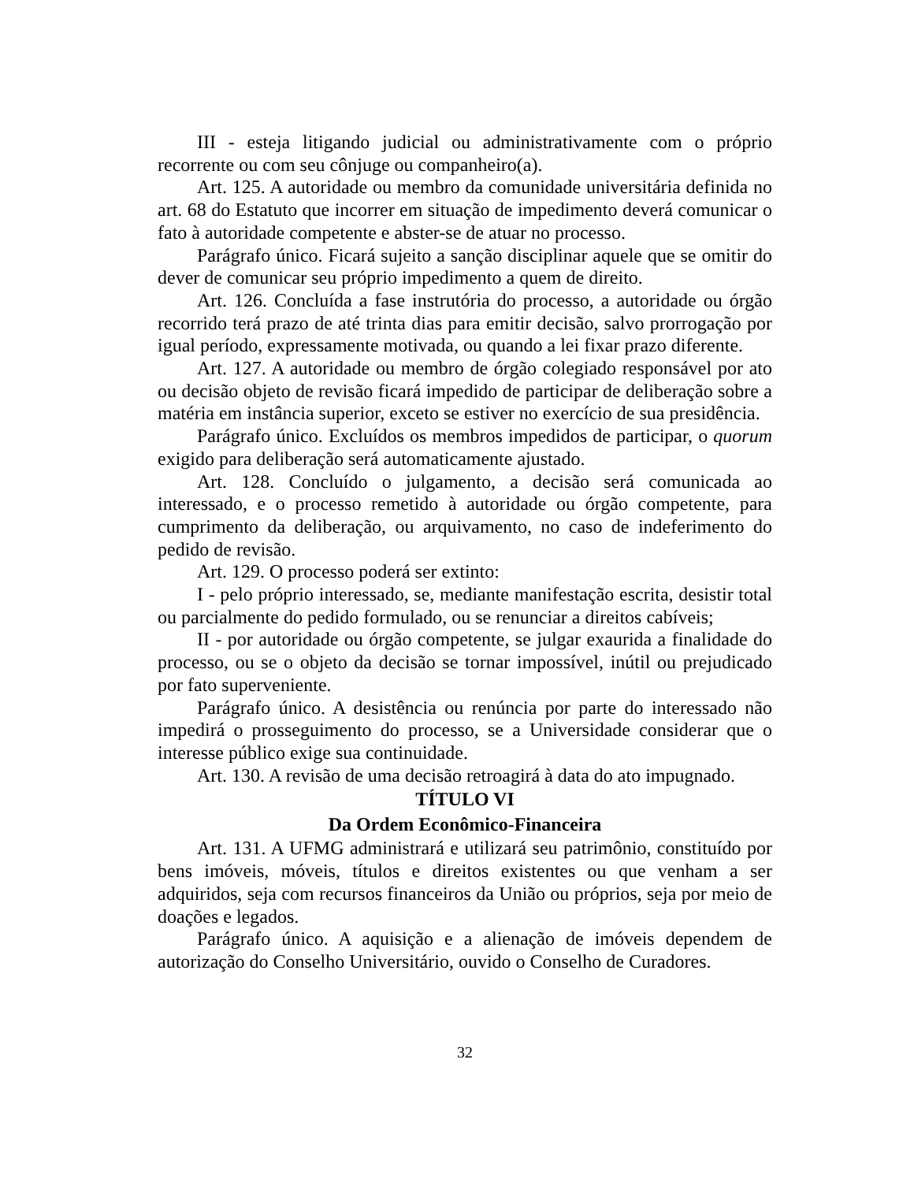III - esteja litigando judicial ou administrativamente com o próprio recorrente ou com seu cônjuge ou companheiro(a).
Art. 125. A autoridade ou membro da comunidade universitária definida no art. 68 do Estatuto que incorrer em situação de impedimento deverá comunicar o fato à autoridade competente e abster-se de atuar no processo.
Parágrafo único. Ficará sujeito a sanção disciplinar aquele que se omitir do dever de comunicar seu próprio impedimento a quem de direito.
Art. 126. Concluída a fase instrutória do processo, a autoridade ou órgão recorrido terá prazo de até trinta dias para emitir decisão, salvo prorrogação por igual período, expressamente motivada, ou quando a lei fixar prazo diferente.
Art. 127. A autoridade ou membro de órgão colegiado responsável por ato ou decisão objeto de revisão ficará impedido de participar de deliberação sobre a matéria em instância superior, exceto se estiver no exercício de sua presidência.
Parágrafo único. Excluídos os membros impedidos de participar, o quorum exigido para deliberação será automaticamente ajustado.
Art. 128. Concluído o julgamento, a decisão será comunicada ao interessado, e o processo remetido à autoridade ou órgão competente, para cumprimento da deliberação, ou arquivamento, no caso de indeferimento do pedido de revisão.
Art. 129. O processo poderá ser extinto:
I - pelo próprio interessado, se, mediante manifestação escrita, desistir total ou parcialmente do pedido formulado, ou se renunciar a direitos cabíveis;
II - por autoridade ou órgão competente, se julgar exaurida a finalidade do processo, ou se o objeto da decisão se tornar impossível, inútil ou prejudicado por fato superveniente.
Parágrafo único. A desistência ou renúncia por parte do interessado não impedirá o prosseguimento do processo, se a Universidade considerar que o interesse público exige sua continuidade.
Art. 130. A revisão de uma decisão retroagirá à data do ato impugnado.
TÍTULO VI
Da Ordem Econômico-Financeira
Art. 131. A UFMG administrará e utilizará seu patrimônio, constituído por bens imóveis, móveis, títulos e direitos existentes ou que venham a ser adquiridos, seja com recursos financeiros da União ou próprios, seja por meio de doações e legados.
Parágrafo único. A aquisição e a alienação de imóveis dependem de autorização do Conselho Universitário, ouvido o Conselho de Curadores.
32